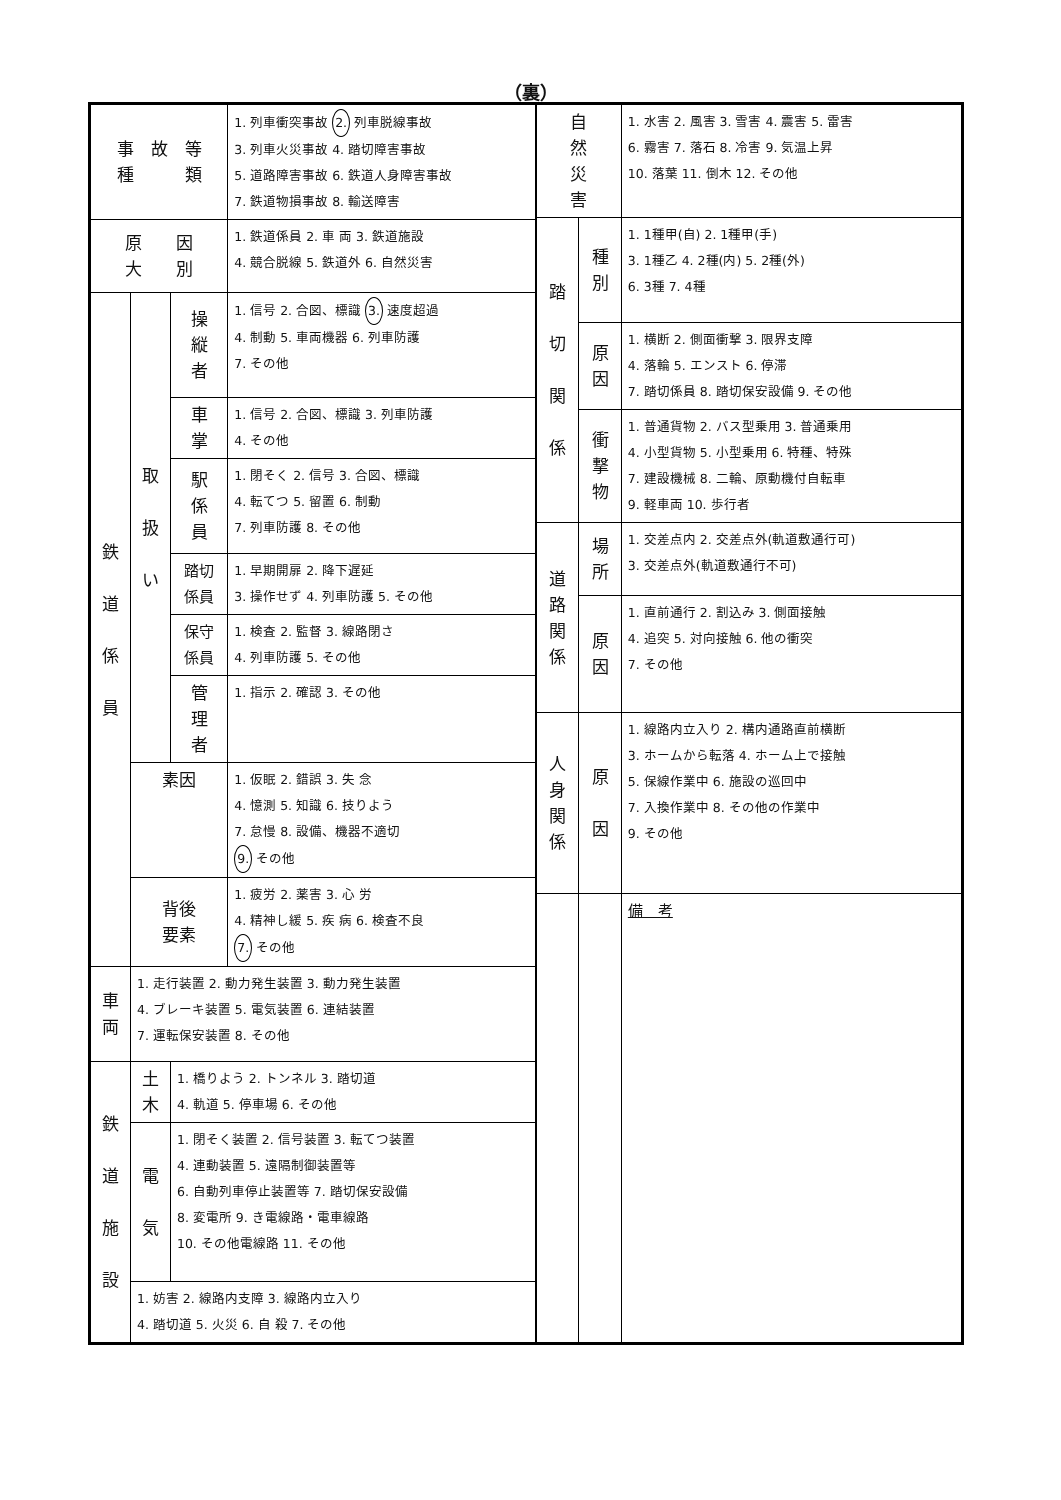（裏）
| 事 故 等 種 類 | | | 1. 列車衝突事故 2. 列車脱線事故 3. 列車火災事故 4. 踏切障害事故 5. 道路障害事故 6. 鉄道人身障害事故 7. 鉄道物損事故 8. 輸送障害 |
| 原 因 大 別 | | | 1. 鉄道係員 2. 車 両 3. 鉄道施設 4. 競合脱線 5. 鉄道外 6. 自然災害 |
| 鉄 道 係 員 | 取 扱 い | 操 縦 者 | 1. 信号 2. 合図、標識 3. 速度超過 4. 制動 5. 車両機器 6. 列車防護 7. その他 |
| | | 車 掌 | 1. 信号 2. 合図、標識 3. 列車防護 4. その他 |
| | | 駅 係 員 | 1. 閉そく 2. 信号 3. 合図、標識 4. 転てつ 5. 留置 6. 制動 7. 列車防護 8. その他 |
| | | 踏切 係員 | 1. 早期開扉 2. 降下遅延 3. 操作せず 4. 列車防護 5. その他 |
| | | 保守 係員 | 1. 検査 2. 監督 3. 線路閉さ 4. 列車防護 5. その他 |
| | | 管 理 者 | 1. 指示 2. 確認 3. その他 |
| | 素因 | | 1. 仮眠 2. 錯誤 3. 失 念 4. 憶測 5. 知識 6. 技りよう 7. 怠慢 8. 設備、機器不適切 9. その他 |
| | 背後 要素 | | 1. 疲労 2. 薬害 3. 心 労 4. 精神し緩 5. 疾 病 6. 検査不良 7. その他 |
| 車 両 | 1. 走行装置 2. 動力発生装置 3. 動力発生装置 4. ブレーキ装置 5. 電気装置 6. 連結装置 7. 運転保安装置 8. その他 | | |
| 鉄 道 施 設 | 土 木 | 1. 橋りよう 2. トンネル 3. 踏切道 4. 軌道 5. 停車場 6. その他 | |
| | 電 気 | 1. 閉そく装置 2. 信号装置 3. 転てつ装置 4. 連動装置 5. 遠隔制御装置等 6. 自動列車停止装置等 7. 踏切保安設備 8. 変電所 9. き電線路・電車線路 10. その他電線路 11. その他 | |
| | 1. 妨害 2. 線路内支障 3. 線路内立入り 4. 踏切道 5. 火災 6. 自 殺 7. その他 | | |
| 自 然 災 害 | | 1. 水害 2. 風害 3. 雪害 4. 震害 5. 雷害 6. 霧害 7. 落石 8. 冷害 9. 気温上昇 10. 落葉 11. 倒木 12. その他 |
| 踏 切 関 係 | 種 別 | 1. 1種甲(自) 2. 1種甲(手) 3. 1種乙 4. 2種(内) 5. 2種(外) 6. 3種 7. 4種 |
| | 原 因 | 1. 横断 2. 側面衝撃 3. 限界支障 4. 落輪 5. エンスト 6. 停滞 7. 踏切係員 8. 踏切保安設備 9. その他 |
| | 衝 撃 物 | 1. 普通貨物 2. バス型乗用 3. 普通乗用 4. 小型貨物 5. 小型乗用 6. 特種、特殊 7. 建設機械 8. 二輪、原動機付自転車 9. 軽車両 10. 歩行者 |
| 道 路 関 係 | 場 所 | 1. 交差点内 2. 交差点外(軌道敷通行可) 3. 交差点外(軌道敷通行不可) |
| | 原 因 | 1. 直前通行 2. 割込み 3. 側面接触 4. 追突 5. 対向接触 6. 他の衝突 7. その他 |
| 人 身 関 係 | 原 因 | 1. 線路内立入り 2. 構内通路直前横断 3. ホームから転落 4. ホーム上で接触 5. 保線作業中 6. 施設の巡回中 7. 入換作業中 8. その他の作業中 9. その他 |
| | | 備 考 |